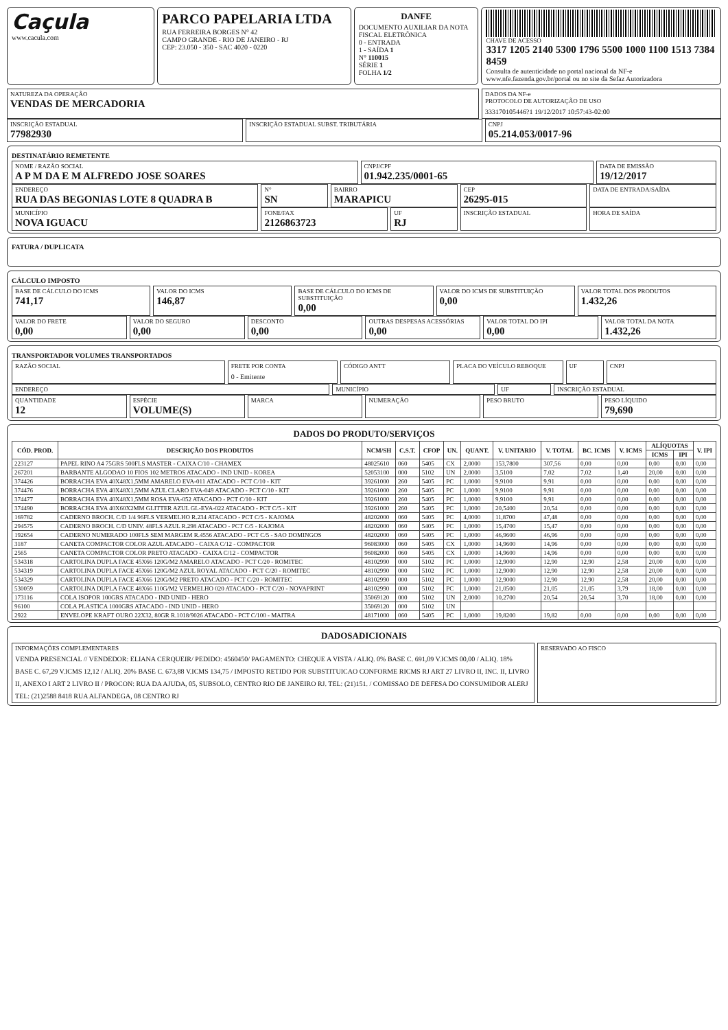Caçula
www.cacula.com
PARCO PAPELARIA LTDA
RUA FERREIRA BORGES N° 42
CAMPO GRANDE - RIO DE JANEIRO - RJ
CEP: 23.050 - 350 - SAC 4020 - 0220
DANFE
DOCUMENTO AUXILIAR DA NOTA FISCAL ELETRÔNICA
0 - ENTRADA
1 - SAÍDA 1
N° 110015
SÉRIE 1
FOLHA 1/2
CHAVE DE ACESSO
3317 1205 2140 5300 1796 5500 1000 1100 1513 7384 8459
Consulta de autenticidade no portal nacional da NF-e www.nfe.fazenda.gov.br/portal ou no site da Sefaz Autorizadora
NATUREZA DA OPERAÇÃO
VENDAS DE MERCADORIA
DADOS DA NF-e
PROTOCOLO DE AUTORIZAÇÃO DE USO
333170105446?1 19/12/2017 10:57:43-02:00
INSCRIÇÃO ESTADUAL
77982930
INSCRIÇÃO ESTADUAL SUBST. TRIBUTÁRIA
CNPJ
05.214.053/0017-96
DESTINATÁRIO REMETENTE
NOME / RAZÃO SOCIAL
A P M DA E M ALFREDO JOSE SOARES
CNPJ/CPF
01.942.235/0001-65
DATA DE EMISSÃO
19/12/2017
ENDEREÇO
RUA DAS BEGONIAS LOTE 8 QUADRA B
N°
SN
BAIRRO
MARAPICU
CEP
26295-015
DATA DE ENTRADA/SAÍDA
MUNICÍPIO
NOVA IGUACU
FONE/FAX
2126863723
UF
RJ
INSCRIÇÃO ESTADUAL HORA DE SAÍDA
FATURA / DUPLICATA
CÁLCULO IMPOSTO
BASE DE CÁLCULO DO ICMS
741,17
VALOR DO ICMS
146,87
BASE DE CÁLCULO DO ICMS DE SUBSTITUIÇÃO
0,00
VALOR DO ICMS DE SUBSTITUIÇÃO
0,00
VALOR TOTAL DOS PRODUTOS
1.432,26
VALOR DO FRETE
0,00
VALOR DO SEGURO
0,00
DESCONTO
0,00
OUTRAS DESPESAS ACESSÓRIAS
0,00
VALOR TOTAL DO IPI
0,00
VALOR TOTAL DA NOTA
1.432,26
TRANSPORTADOR VOLUMES TRANSPORTADOS
RAZÃO SOCIAL FRETE POR CONTA
0 - Emitente
CÓDIGO ANTT PLACA DO VEÍCULO REBOQUE UF CNPJ
ENDEREÇO MUNICÍPIO UF INSCRIÇÃO ESTADUAL
QUANTIDADE
12
ESPÉCIE
VOLUME(S)
MARCA NUMERAÇÃO PESO BRUTO PESO LÍQUIDO
79,690
DADOS DO PRODUTO/SERVIÇOS
| CÓD. PROD. | DESCRIÇÃO DOS PRODUTOS | NCM/SH | C.S.T. | CFOP | UN. | QUANT. | V. UNITARIO | V. TOTAL | BC. ICMS | V. ICMS | ALÍQUOTAS | | V. IPI |
| --- | --- | --- | --- | --- | --- | --- | --- | --- | --- | --- | --- | --- | --- |
| | | | | | | | | | | | ICMS | IPI | |
| 223127 | PAPEL RINO A4 75GRS 500FLS MASTER - CAIXA C/10 - CHAMEX | 48025610 | 060 | 5405 | CX | 2,0000 | 153,7800 | 307,56 | 0,00 | 0,00 | 0,00 | 0,00 | 0,00 |
| 267201 | BARBANTE ALGODAO 10 FIOS 102 METROS ATACADO - IND UNID - KOREA | 52053100 | 000 | 5102 | UN | 2,0000 | 3,5100 | 7,02 | 7,02 | 1,40 | 20,00 | 0,00 | 0,00 |
| 374426 | BORRACHA EVA 40X48X1,5MM AMARELO EVA-011 ATACADO - PCT C/10 - KIT | 39261000 | 260 | 5405 | PC | 1,0000 | 9,9100 | 9,91 | 0,00 | 0,00 | 0,00 | 0,00 | 0,00 |
| 374476 | BORRACHA EVA 40X48X1,5MM AZUL CLARO EVA-049 ATACADO - PCT C/10 - KIT | 39261000 | 260 | 5405 | PC | 1,0000 | 9,9100 | 9,91 | 0,00 | 0,00 | 0,00 | 0,00 | 0,00 |
| 374477 | BORRACHA EVA 40X48X1,5MM ROSA EVA-052 ATACADO - PCT C/10 - KIT | 39261000 | 260 | 5405 | PC | 1,0000 | 9,9100 | 9,91 | 0,00 | 0,00 | 0,00 | 0,00 | 0,00 |
| 374490 | BORRACHA EVA 40X60X2MM GLITTER AZUL GL-EVA-022 ATACADO - PCT C/5 - KIT | 39261000 | 260 | 5405 | PC | 1,0000 | 20,5400 | 20,54 | 0,00 | 0,00 | 0,00 | 0,00 | 0,00 |
| 169782 | CADERNO BROCH. C/D 1/4 96FLS VERMELHO R.234 ATACADO - PCT C/5 - KAJOMA | 48202000 | 060 | 5405 | PC | 4,0000 | 11,8700 | 47,48 | 0,00 | 0,00 | 0,00 | 0,00 | 0,00 |
| 294575 | CADERNO BROCH. C/D UNIV. 48FLS AZUL R.298 ATACADO - PCT C/5 - KAJOMA | 48202000 | 060 | 5405 | PC | 1,0000 | 15,4700 | 15,47 | 0,00 | 0,00 | 0,00 | 0,00 | 0,00 |
| 192654 | CADERNO NUMERADO 100FLS SEM MARGEM R.4556 ATACADO - PCT C/5 - SAO DOMINGOS | 48202000 | 060 | 5405 | PC | 1,0000 | 46,9600 | 46,96 | 0,00 | 0,00 | 0,00 | 0,00 | 0,00 |
| 3187 | CANETA COMPACTOR COLOR AZUL ATACADO - CAIXA C/12 - COMPACTOR | 96083000 | 060 | 5405 | CX | 1,0000 | 14,9600 | 14,96 | 0,00 | 0,00 | 0,00 | 0,00 | 0,00 |
| 2565 | CANETA COMPACTOR COLOR PRETO ATACADO - CAIXA C/12 - COMPACTOR | 96082000 | 060 | 5405 | CX | 1,0000 | 14,9600 | 14,96 | 0,00 | 0,00 | 0,00 | 0,00 | 0,00 |
| 534318 | CARTOLINA DUPLA FACE 45X66 120G/M2 AMARELO ATACADO - PCT C/20 - ROMITEC | 48102990 | 000 | 5102 | PC | 1,0000 | 12,9000 | 12,90 | 12,90 | 2,58 | 20,00 | 0,00 | 0,00 |
| 534319 | CARTOLINA DUPLA FACE 45X66 120G/M2 AZUL ROYAL ATACADO - PCT C/20 - ROMITEC | 48102990 | 000 | 5102 | PC | 1,0000 | 12,9000 | 12,90 | 12,90 | 2,58 | 20,00 | 0,00 | 0,00 |
| 534329 | CARTOLINA DUPLA FACE 45X66 120G/M2 PRETO ATACADO - PCT C/20 - ROMITEC | 48102990 | 000 | 5102 | PC | 1,0000 | 12,9000 | 12,90 | 12,90 | 2,58 | 20,00 | 0,00 | 0,00 |
| 530059 | CARTOLINA DUPLA FACE 48X66 110G/M2 VERMELHO 020 ATACADO - PCT C/20 - NOVAPRINT | 48102990 | 000 | 5102 | PC | 1,0000 | 21,0500 | 21,05 | 21,05 | 3,79 | 18,00 | 0,00 | 0,00 |
| 173116 | COLA ISOPOR 100GRS ATACADO - IND UNID - HERO | 35069120 | 000 | 5102 | UN | 2,0000 | 10,2700 | 20,54 | 20,54 | 3,70 | 18,00 | 0,00 | 0,00 |
| 96100 | COLA PLASTICA 1000GRS ATACADO - IND UNID - HERO | 35069120 | 000 | 5102 | UN | | | | | | | | |
| 2922 | ENVELOPE KRAFT OURO 22X32, 80GR R.1018/9026 ATACADO - PCT C/100 - MAITRA | 48171000 | 060 | 5405 | PC | 1,0000 | 19,8200 | 19,82 | 0,00 | 0,00 | 0,00 | 0,00 | 0,00 |
DADOSADICIONAIS
INFORMAÇÕES COMPLEMENTARES
VENDA PRESENCIAL // VENDEDOR: ELIANA CERQUEIR/ PEDIDO: 4560450/ PAGAMENTO: CHEQUE A VISTA / ALIQ. 0% BASE C. 691,09 V.ICMS 00,00 / ALIQ. 18% BASE C. 67,29 V.ICMS 12,12 / ALIQ. 20% BASE C. 673,88 V.ICMS 134,75 / IMPOSTO RETIDO POR SUBSTITUICAO CONFORME RICMS RJ ART 27 LIVRO II, INC. II, LIVRO II, ANEXO I ART 2 LIVRO II / PROCON: RUA DA AJUDA, 05, SUBSOLO, CENTRO RIO DE JANEIRO RJ. TEL: (21)151. / COMISSAO DE DEFESA DO CONSUMIDOR ALERJ TEL: (21)2588 8418 RUA ALFANDEGA, 08 CENTRO RJ
RESERVADO AO FISCO